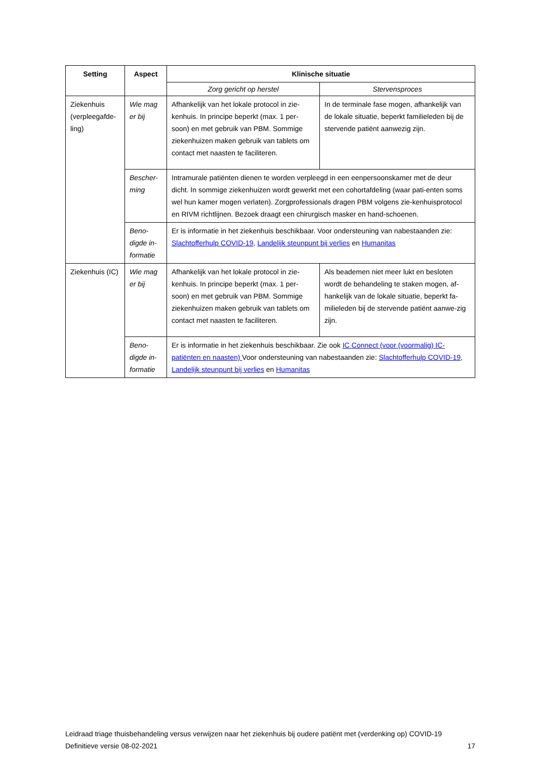| Setting | Aspect | Klinische situatie | |
| --- | --- | --- | --- |
| | | Zorg gericht op herstel | Stervensproces |
| Ziekenhuis (verpleegafde-ling) | Wie mag er bij | Afhankelijk van het lokale protocol in zie-kenhuis. In principe beperkt (max. 1 per-soon) en met gebruik van PBM. Sommige ziekenhuizen maken gebruik van tablets om contact met naasten te faciliteren. | In de terminale fase mogen, afhankelijk van de lokale situatie, beperkt familieleden bij de stervende patiënt aanwezig zijn. |
| | Bescher-ming | Intramurale patiënten dienen te worden verpleegd in een eenpersoonskamer met de deur dicht. In sommige ziekenhuizen wordt gewerkt met een cohortafdeling (waar pati-enten soms wel hun kamer mogen verlaten). Zorgprofessionals dragen PBM volgens zie-kenhuisprotocol en RIVM richtlijnen. Bezoek draagt een chirurgisch masker en hand-schoenen. | |
| | Beno-digde in-formatie | Er is informatie in het ziekenhuis beschikbaar. Voor ondersteuning van nabestaanden zie: Slachtofferhulp COVID-19 , Landelijk steunpunt bij verlies en Humanitas | |
| Ziekenhuis (IC) | Wie mag er bij | Afhankelijk van het lokale protocol in zie-kenhuis. In principe beperkt (max. 1 per-soon) en met gebruik van PBM. Sommige ziekenhuizen maken gebruik van tablets om contact met naasten te faciliteren. | Als beademen niet meer lukt en besloten wordt de behandeling te staken mogen, af-hankelijk van de lokale situatie, beperkt fa-milieleden bij de stervende patiënt aanwe-zig zijn. |
| | Beno-digde in-formatie | Er is informatie in het ziekenhuis beschikbaar. Zie ook IC Connect (voor (voormalig) IC-patiënten en naasten) Voor ondersteuning van nabestaanden zie: Slachtofferhulp COVID-19 , Landelijk steunpunt bij verlies en Humanitas | |
Leidraad triage thuisbehandeling versus verwijzen naar het ziekenhuis bij oudere patiënt met (verdenking op) COVID-19
Definitieve versie 08-02-2021 17